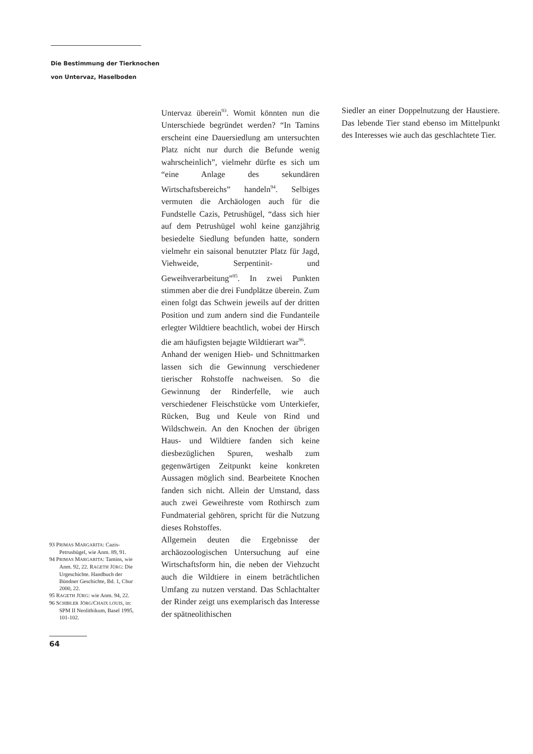Die Bestimmung der Tierknochen
von Untervaz, Haselboden
93 PRIMAS MARGARITA: Cazis-Petrushügel, wie Anm. 89, 91.
94 PRIMAS MARGARITA: Tamins, wie Anm. 92, 22. RAGETH JÜRG: Die Urgeschichte. Handbuch der Bündner Geschichte, Bd. 1, Chur 2000, 22.
95 RAGETH JÜRG: wie Anm. 94, 22.
96 SCHIBLER JÖRG/CHAIX LOUIS, in: SPM II Neolithikum, Basel 1995, 101-102.
Untervaz überein<sup>93</sup>. Womit könnten nun die Unterschiede begründet werden? “In Tamins erscheint eine Dauersiedlung am untersuchten Platz nicht nur durch die Befunde wenig wahrscheinlich”, vielmehr dürfte es sich um “eine Anlage des sekundären Wirtschaftsbereichs” handeln<sup>94</sup>. Selbiges vermuten die Archäologen auch für die Fundstelle Cazis, Petrushügel, “dass sich hier auf dem Petrushügel wohl keine ganzjährig besiedelte Siedlung befunden hatte, sondern vielmehr ein saisonal benutzter Platz für Jagd, Viehweide, Serpentinit- und Geweihverarbeitung”<sup>95</sup>. In zwei Punkten stimmen aber die drei Fundplätze überein. Zum einen folgt das Schwein jeweils auf der dritten Position und zum andern sind die Fundanteile erlegter Wildtiere beachtlich, wobei der Hirsch die am häufigsten bejagte Wildtierart war<sup>96</sup>.
Anhand der wenigen Hieb- und Schnittmarken lassen sich die Gewinnung verschiedener tierischer Rohstoffe nachweisen. So die Gewinnung der Rinderfelle, wie auch verschiedener Fleischstücke vom Unterkiefer, Rücken, Bug und Keule von Rind und Wildschwein. An den Knochen der übrigen Haus- und Wildtiere fanden sich keine diesbezüglichen Spuren, weshalb zum gegenwärtigen Zeitpunkt keine konkreten Aussagen möglich sind. Bearbeitete Knochen fanden sich nicht. Allein der Umstand, dass auch zwei Geweihreste vom Rothirsch zum Fundmaterial gehören, spricht für die Nutzung dieses Rohstoffes.
Allgemein deuten die Ergebnisse der archäozoologischen Untersuchung auf eine Wirtschaftsform hin, die neben der Viehzucht auch die Wildtiere in einem beträchtlichen Umfang zu nutzen verstand. Das Schlachtalter der Rinder zeigt uns exemplarisch das Interesse der spätneolithischen
Siedler an einer Doppelnutzung der Haustiere. Das lebende Tier stand ebenso im Mittelpunkt des Interesses wie auch das geschlachtete Tier.
64